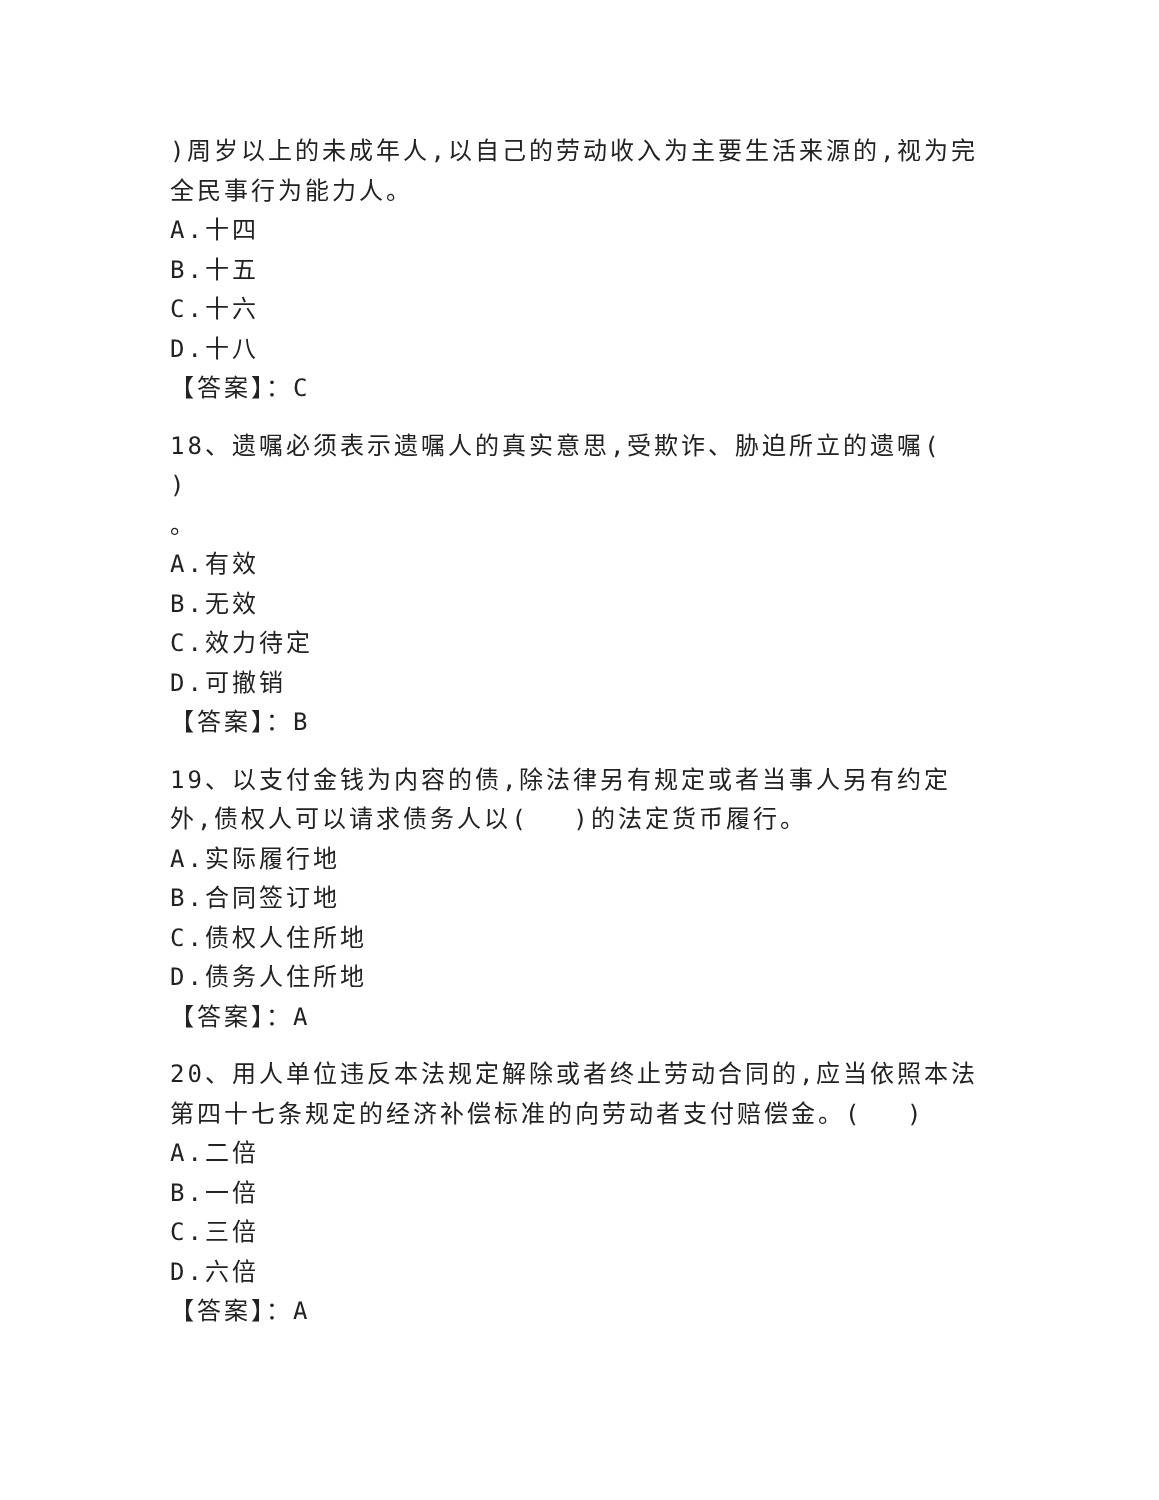)周岁以上的未成年人,以自己的劳动收入为主要生活来源的,视为完全民事行为能力人。
A.十四
B.十五
C.十六
D.十八
【答案】：C
18、遗嘱必须表示遗嘱人的真实意思,受欺诈、胁迫所立的遗嘱(　 )
。
A.有效
B.无效
C.效力待定
D.可撤销
【答案】：B
19、以支付金钱为内容的债,除法律另有规定或者当事人另有约定外,债权人可以请求债务人以(　 )的法定货币履行。
A.实际履行地
B.合同签订地
C.债权人住所地
D.债务人住所地
【答案】：A
20、用人单位违反本法规定解除或者终止劳动合同的,应当依照本法第四十七条规定的经济补偿标准的向劳动者支付赔偿金。(　 )
A.二倍
B.一倍
C.三倍
D.六倍
【答案】：A